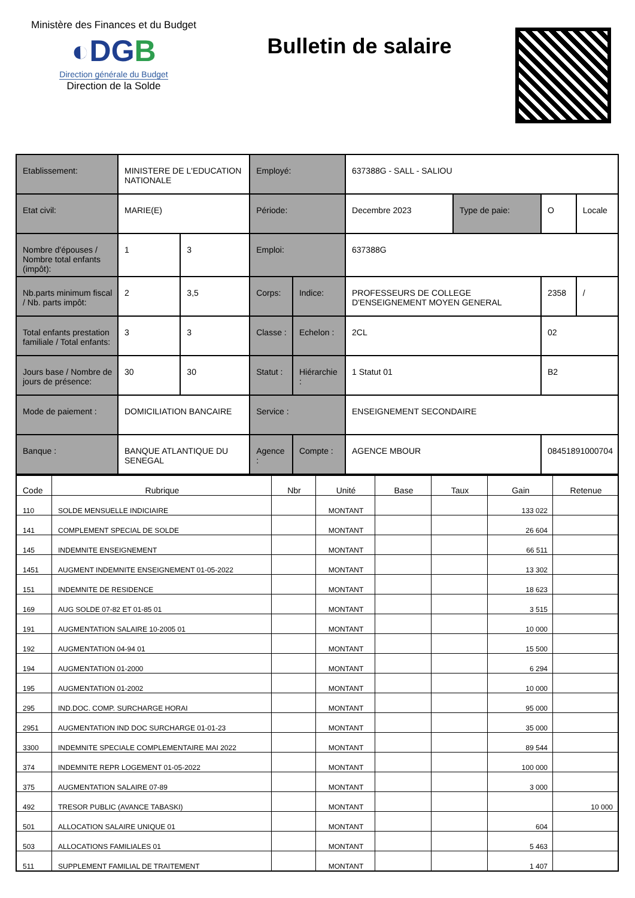Ministère des Finances et du Budget
◐DGB
Direction générale du Budget
Direction de la Solde
Bulletin de salaire
| Etablissement: | MINISTERE DE L'EDUCATION NATIONALE | | Employé: | | 637388G - SALL - SALIOU | | | |
| Etat civil: | MARIE(E) | | Période: | | Decembre 2023 | Type de paie: | O | Locale |
| Nombre d'épouses / Nombre total enfants (impôt): | 1 | 3 | Emploi: | | 637388G | | | |
| Nb.parts minimum fiscal / Nb. parts impôt: | 2 | 3,5 | Corps: | Indice: | PROFESSEURS DE COLLEGE D'ENSEIGNEMENT MOYEN GENERAL | | 2358 | / |
| Total enfants prestation familiale / Total enfants: | 3 | 3 | Classe : | Echelon : | 2CL | | 02 | |
| Jours base / Nombre de jours de présence: | 30 | 30 | Statut : | Hiérarchie : | 1 Statut 01 | | B2 | |
| Mode de paiement : | DOMICILIATION BANCAIRE | | Service : | | ENSEIGNEMENT SECONDAIRE | | | |
| Banque : | BANQUE ATLANTIQUE DU SENEGAL | | Agence : | Compte : | AGENCE MBOUR | | 08451891000704 | |
| Code | Rubrique | Nbr | Unité | Base | Taux | Gain | Retenue |
| --- | --- | --- | --- | --- | --- | --- | --- |
| 110 | SOLDE MENSUELLE INDICIAIRE | | MONTANT | | | 133 022 | |
| 141 | COMPLEMENT SPECIAL DE SOLDE | | MONTANT | | | 26 604 | |
| 145 | INDEMNITE ENSEIGNEMENT | | MONTANT | | | 66 511 | |
| 1451 | AUGMENT INDEMNITE ENSEIGNEMENT 01-05-2022 | | MONTANT | | | 13 302 | |
| 151 | INDEMNITE DE RESIDENCE | | MONTANT | | | 18 623 | |
| 169 | AUG SOLDE 07-82 ET 01-85 01 | | MONTANT | | | 3 515 | |
| 191 | AUGMENTATION SALAIRE 10-2005 01 | | MONTANT | | | 10 000 | |
| 192 | AUGMENTATION 04-94 01 | | MONTANT | | | 15 500 | |
| 194 | AUGMENTATION 01-2000 | | MONTANT | | | 6 294 | |
| 195 | AUGMENTATION 01-2002 | | MONTANT | | | 10 000 | |
| 295 | IND.DOC. COMP. SURCHARGE HORAI | | MONTANT | | | 95 000 | |
| 2951 | AUGMENTATION IND DOC SURCHARGE 01-01-23 | | MONTANT | | | 35 000 | |
| 3300 | INDEMNITE SPECIALE COMPLEMENTAIRE MAI 2022 | | MONTANT | | | 89 544 | |
| 374 | INDEMNITE REPR LOGEMENT 01-05-2022 | | MONTANT | | | 100 000 | |
| 375 | AUGMENTATION SALAIRE 07-89 | | MONTANT | | | 3 000 | |
| 492 | TRESOR PUBLIC (AVANCE TABASKI) | | MONTANT | | | | 10 000 |
| 501 | ALLOCATION SALAIRE UNIQUE 01 | | MONTANT | | | 604 | |
| 503 | ALLOCATIONS FAMILIALES 01 | | MONTANT | | | 5 463 | |
| 511 | SUPPLEMENT FAMILIAL DE TRAITEMENT | | MONTANT | | | 1 407 | |